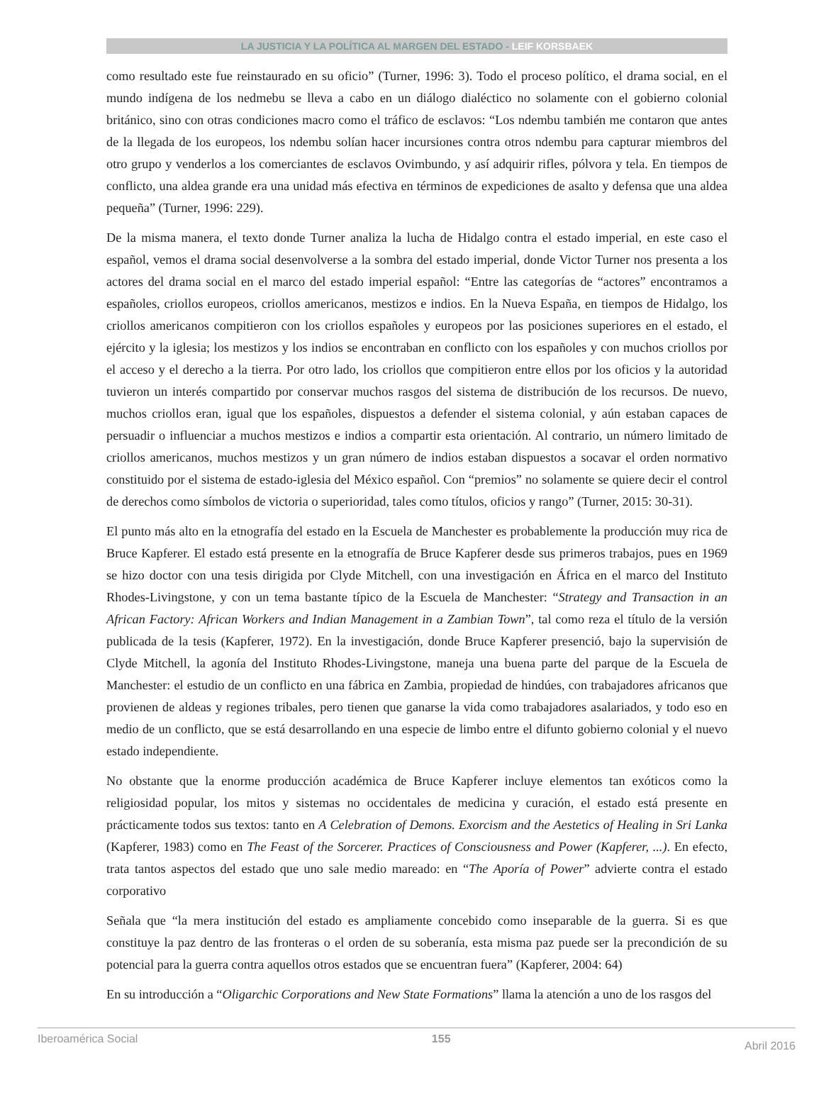LA JUSTICIA Y LA POLÍTICA AL MARGEN DEL ESTADO - LEIF KORSBAEK
como resultado este fue reinstaurado en su oficio” (Turner, 1996: 3). Todo el proceso político, el drama social, en el mundo indígena de los nedmebu se lleva a cabo en un diálogo dialéctico no solamente con el gobierno colonial británico, sino con otras condiciones macro como el tráfico de esclavos: “Los ndembu también me contaron que antes de la llegada de los europeos, los ndembu solían hacer incursiones contra otros ndembu para capturar miembros del otro grupo y venderlos a los comerciantes de esclavos Ovimbundo, y así adquirir rifles, pólvora y tela. En tiempos de conflicto, una aldea grande era una unidad más efectiva en términos de expediciones de asalto y defensa que una aldea pequeña” (Turner, 1996: 229).
De la misma manera, el texto donde Turner analiza la lucha de Hidalgo contra el estado imperial, en este caso el español, vemos el drama social desenvolverse a la sombra del estado imperial, donde Victor Turner nos presenta a los actores del drama social en el marco del estado imperial español: “Entre las categorías de “actores” encontramos a españoles, criollos europeos, criollos americanos, mestizos e indios. En la Nueva España, en tiempos de Hidalgo, los criollos americanos compitieron con los criollos españoles y europeos por las posiciones superiores en el estado, el ejército y la iglesia; los mestizos y los indios se encontraban en conflicto con los españoles y con muchos criollos por el acceso y el derecho a la tierra. Por otro lado, los criollos que compitieron entre ellos por los oficios y la autoridad tuvieron un interés compartido por conservar muchos rasgos del sistema de distribución de los recursos. De nuevo, muchos criollos eran, igual que los españoles, dispuestos a defender el sistema colonial, y aún estaban capaces de persuadir o influenciar a muchos mestizos e indios a compartir esta orientación. Al contrario, un número limitado de criollos americanos, muchos mestizos y un gran número de indios estaban dispuestos a socavar el orden normativo constituido por el sistema de estado-iglesia del México español. Con “premios” no solamente se quiere decir el control de derechos como símbolos de victoria o superioridad, tales como títulos, oficios y rango” (Turner, 2015: 30-31).
El punto más alto en la etnografía del estado en la Escuela de Manchester es probablemente la producción muy rica de Bruce Kapferer. El estado está presente en la etnografía de Bruce Kapferer desde sus primeros trabajos, pues en 1969 se hizo doctor con una tesis dirigida por Clyde Mitchell, con una investigación en África en el marco del Instituto Rhodes-Livingstone, y con un tema bastante típico de la Escuela de Manchester: “Strategy and Transaction in an African Factory: African Workers and Indian Management in a Zambian Town”, tal como reza el título de la versión publicada de la tesis (Kapferer, 1972). En la investigación, donde Bruce Kapferer presenció, bajo la supervisión de Clyde Mitchell, la agonía del Instituto Rhodes-Livingstone, maneja una buena parte del parque de la Escuela de Manchester: el estudio de un conflicto en una fábrica en Zambia, propiedad de hindúes, con trabajadores africanos que provienen de aldeas y regiones tribales, pero tienen que ganarse la vida como trabajadores asalariados, y todo eso en medio de un conflicto, que se está desarrollando en una especie de limbo entre el difunto gobierno colonial y el nuevo estado independiente.
No obstante que la enorme producción académica de Bruce Kapferer incluye elementos tan exóticos como la religiosidad popular, los mitos y sistemas no occidentales de medicina y curación, el estado está presente en prácticamente todos sus textos: tanto en A Celebration of Demons. Exorcism and the Aestetics of Healing in Sri Lanka (Kapferer, 1983) como en The Feast of the Sorcerer. Practices of Consciousness and Power (Kapferer, ...). En efecto, trata tantos aspectos del estado que uno sale medio mareado: en “The Aporía of Power” advierte contra el estado corporativo
Señala que “la mera institución del estado es ampliamente concebido como inseparable de la guerra. Si es que constituye la paz dentro de las fronteras o el orden de su soberanía, esta misma paz puede ser la precondición de su potencial para la guerra contra aquellos otros estados que se encuentran fuera” (Kapferer, 2004: 64)
En su introducción a “Oligarchic Corporations and New State Formations” llama la atención a uno de los rasgos del
Iberoamérica Social 155 Abril 2016